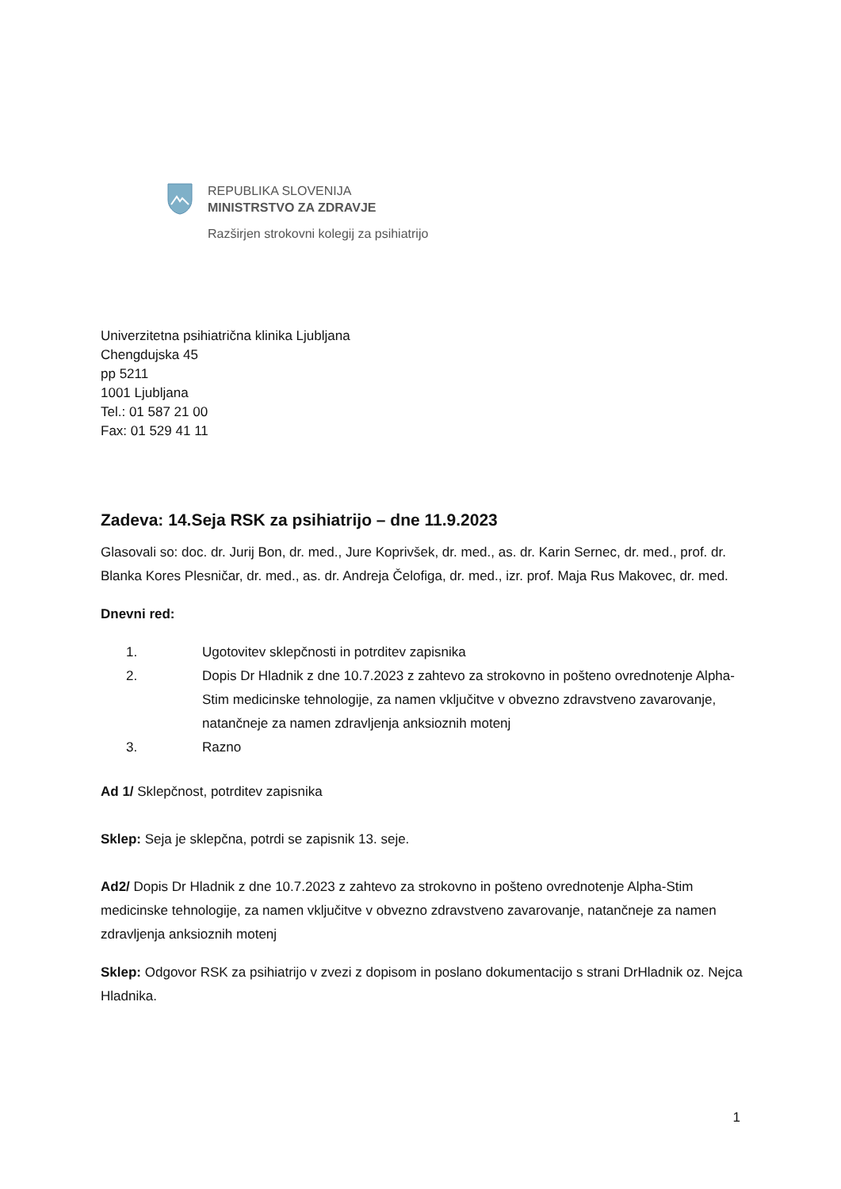REPUBLIKA SLOVENIJA
MINISTRSTVO ZA ZDRAVJE
Razširjen strokovni kolegij za psihiatrijo
Univerzitetna psihiatrična klinika Ljubljana
Chengdujska 45
pp 5211
1001 Ljubljana
Tel.: 01 587 21 00
Fax: 01 529 41 11
Zadeva: 14.Seja RSK za psihiatrijo – dne 11.9.2023
Glasovali so: doc. dr. Jurij Bon, dr. med., Jure Koprivšek, dr. med., as. dr. Karin Sernec, dr. med., prof. dr. Blanka Kores Plesničar, dr. med., as. dr. Andreja Čelofiga, dr. med., izr. prof. Maja Rus Makovec, dr. med.
Dnevni red:
1. Ugotovitev sklepčnosti in potrditev zapisnika
2. Dopis Dr Hladnik z dne 10.7.2023 z zahtevo za strokovno in pošteno ovrednotenje Alpha-Stim medicinske tehnologije, za namen vključitve v obvezno zdravstveno zavarovanje, natančneje za namen zdravljenja anksioznih motenj
3. Razno
Ad 1/ Sklepčnost, potrditev zapisnika
Sklep: Seja je sklepčna, potrdi se zapisnik 13. seje.
Ad2/ Dopis Dr Hladnik z dne 10.7.2023 z zahtevo za strokovno in pošteno ovrednotenje Alpha-Stim medicinske tehnologije, za namen vključitve v obvezno zdravstveno zavarovanje, natančneje za namen zdravljenja anksioznih motenj
Sklep: Odgovor RSK za psihiatrijo v zvezi z dopisom in poslano dokumentacijo s strani DrHladnik oz. Nejca Hladnika.
1